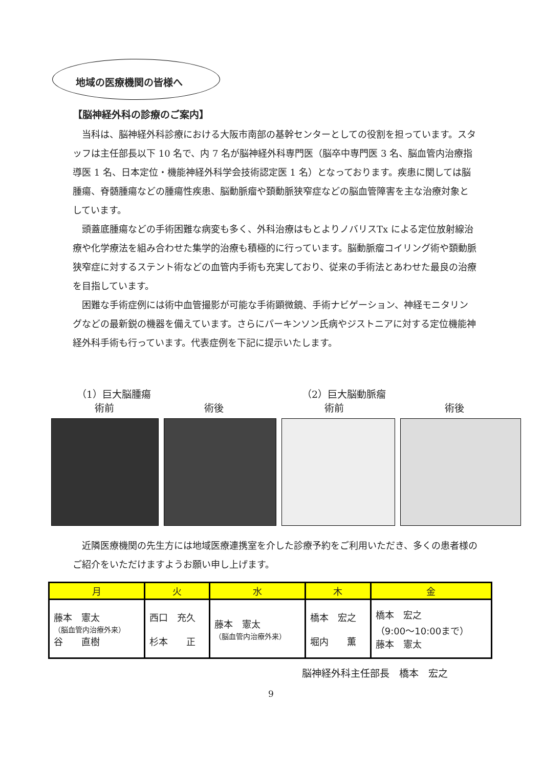地域の医療機関の皆様へ
【脳神経外科の診療のご案内】
当科は、脳神経外科診療における大阪市南部の基幹センターとしての役割を担っています。スタッフは主任部長以下 10 名で、内 7 名が脳神経外科専門医（脳卒中専門医 3 名、脳血管内治療指導医 1 名、日本定位・機能神経外科学会技術認定医 1 名）となっております。疾患に関しては脳腫瘍、脊髄腫瘍などの腫瘍性疾患、脳動脈瘤や頚動脈狭窄症などの脳血管障害を主な治療対象としています。
頭蓋底腫瘍などの手術困難な病変も多く、外科治療はもとよりノバリスTx による定位放射線治療や化学療法を組み合わせた集学的治療も積極的に行っています。脳動脈瘤コイリング術や頚動脈狭窄症に対するステント術などの血管内手術も充実しており、従来の手術法とあわせた最良の治療を目指しています。
困難な手術症例には術中血管撮影が可能な手術顕微鏡、手術ナビゲーション、神経モニタリングなどの最新鋭の機器を備えています。さらにパーキンソン氏病やジストニアに対する定位機能神経外科手術も行っています。代表症例を下記に提示いたします。
（1）巨大脳腫瘍 （2）巨大脳動脈瘤
術前 術後 術前 術後
近隣医療機関の先生方には地域医療連携室を介した診療予約をご利用いただき、多くの患者様のご紹介をいただけますようお願い申し上げます。
| 月 | 火 | 水 | 木 | 金 |
| --- | --- | --- | --- | --- |
| 藤本 憲太 （脳血管内治療外来） 谷 直樹 | 西口 充久 杉本 正 | 藤本 憲太 （脳血管内治療外来） | 橋本 宏之 堀内 薫 | 橋本 宏之 （9:00～10:00まで） 藤本 憲太 |
脳神経外科主任部長　橋本　宏之
9